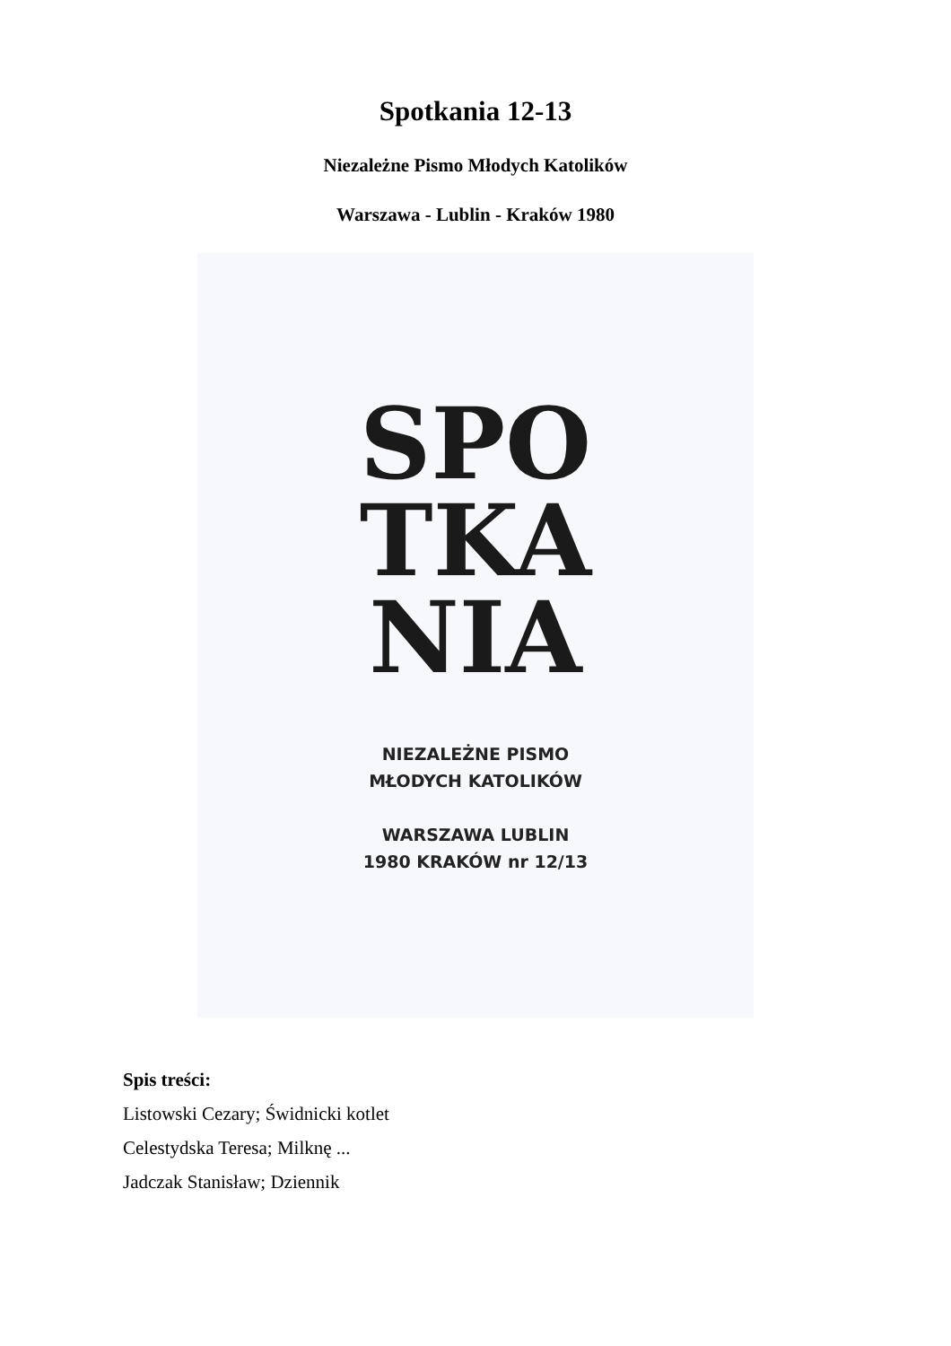Spotkania 12-13
Niezależne Pismo Młodych Katolików
Warszawa - Lublin - Kraków 1980
SPO
TKA
NIA
NIEZALEŻNE PISMO
MŁODYCH KATOLIKÓW
WARSZAWA LUBLIN
1980 KRAKÓW nr 12/13
Spis treści:
Listowski Cezary; Świdnicki kotlet
Celestydska Teresa; Milknę ...
Jadczak Stanisław; Dziennik